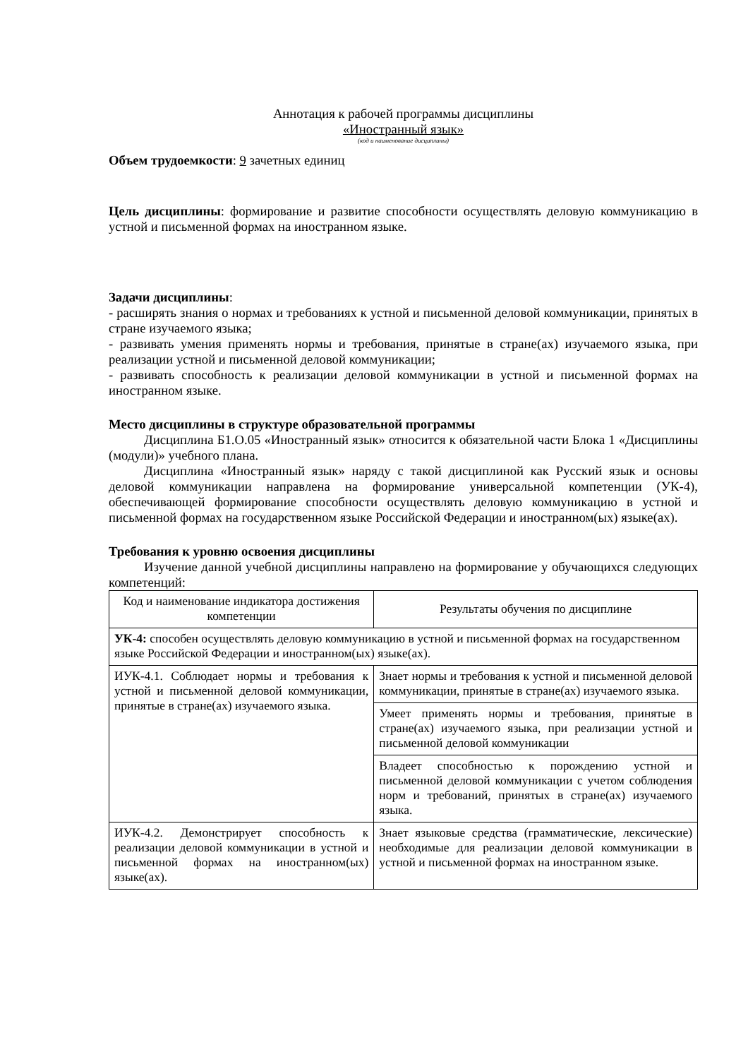Аннотация к рабочей программы дисциплины
«Иностранный язык»
(код и наименование дисциплины)
Объем трудоемкости: 9 зачетных единиц
Цель дисциплины: формирование и развитие способности осуществлять деловую коммуникацию в устной и письменной формах на иностранном языке.
Задачи дисциплины:
- расширять знания о нормах и требованиях к устной и письменной деловой коммуникации, принятых в стране изучаемого языка;
- развивать умения применять нормы и требования, принятые в стране(ах) изучаемого языка, при реализации устной и письменной деловой коммуникации;
- развивать способность к реализации деловой коммуникации в устной и письменной формах на иностранном языке.
Место дисциплины в структуре образовательной программы
Дисциплина Б1.О.05 «Иностранный язык» относится к обязательной части Блока 1 «Дисциплины (модули)» учебного плана.
Дисциплина «Иностранный язык» наряду с такой дисциплиной как Русский язык и основы деловой коммуникации направлена на формирование универсальной компетенции (УК-4), обеспечивающей формирование способности осуществлять деловую коммуникацию в устной и письменной формах на государственном языке Российской Федерации и иностранном(ых) языке(ах).
Требования к уровню освоения дисциплины
Изучение данной учебной дисциплины направлено на формирование у обучающихся следующих компетенций:
| Код и наименование индикатора достижения компетенции | Результаты обучения по дисциплине |
| УК-4: способен осуществлять деловую коммуникацию в устной и письменной формах на государственном языке Российской Федерации и иностранном(ых) языке(ах). | |
| ИУК-4.1. Соблюдает нормы и требования к устной и письменной деловой коммуникации, принятые в стране(ах) изучаемого языка. | Знает нормы и требования к устной и письменной деловой коммуникации, принятые в стране(ах) изучаемого языка. |
| | Умеет применять нормы и требования, принятые в стране(ах) изучаемого языка, при реализации устной и письменной деловой коммуникации |
| | Владеет способностью к порождению устной и письменной деловой коммуникации с учетом соблюдения норм и требований, принятых в стране(ах) изучаемого языка. |
| ИУК-4.2. Демонстрирует способность к реализации деловой коммуникации в устной и письменной формах на иностранном(ых) языке(ах). | Знает языковые средства (грамматические, лексические) необходимые для реализации деловой коммуникации в устной и письменной формах на иностранном языке. |